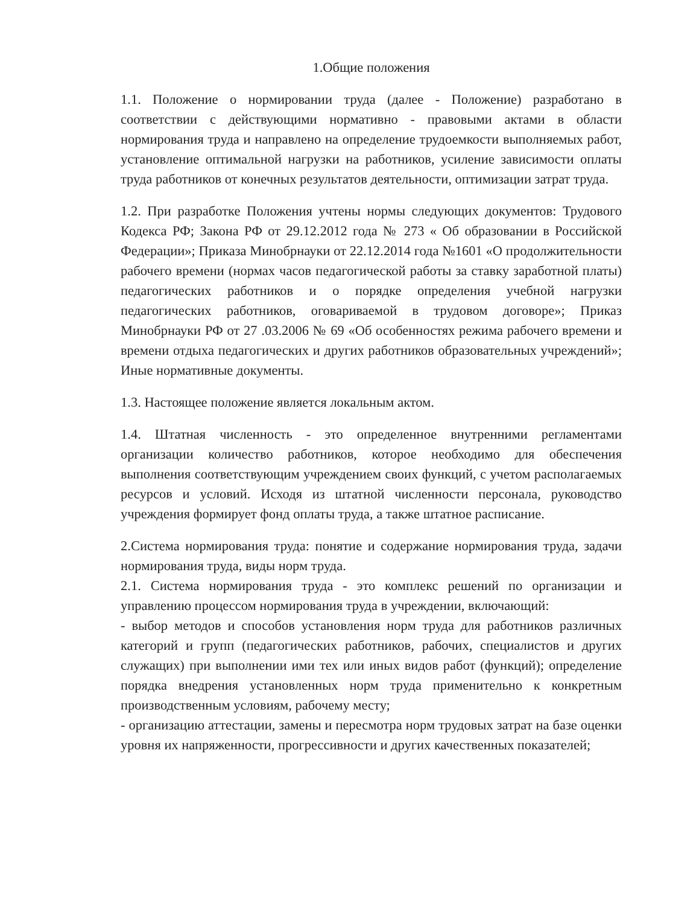1.Общие положения
1.1. Положение о нормировании труда (далее - Положение) разработано в соответствии с действующими нормативно - правовыми актами в области нормирования труда и направлено на определение трудоемкости выполняемых работ, установление оптимальной нагрузки на работников, усиление зависимости оплаты труда работников от конечных результатов деятельности, оптимизации затрат труда.
1.2. При разработке Положения учтены нормы следующих документов: Трудового Кодекса РФ; Закона РФ от 29.12.2012 года № 273 « Об образовании в Российской Федерации»; Приказа Минобрнауки от 22.12.2014 года №1601 «О продолжительности рабочего времени (нормах часов педагогической работы за ставку заработной платы) педагогических работников и о порядке определения учебной нагрузки педагогических работников, оговариваемой в трудовом договоре»; Приказ Минобрнауки РФ от 27 .03.2006 № 69 «Об особенностях режима рабочего времени и времени отдыха педагогических и других работников образовательных учреждений»; Иные нормативные документы.
1.3. Настоящее положение является локальным актом.
1.4. Штатная численность - это определенное внутренними регламентами организации количество работников, которое необходимо для обеспечения выполнения соответствующим учреждением своих функций, с учетом располагаемых ресурсов и условий. Исходя из штатной численности персонала, руководство учреждения формирует фонд оплаты труда, а также штатное расписание.
2.Система нормирования труда: понятие и содержание нормирования труда, задачи нормирования труда, виды норм труда.
2.1. Система нормирования труда - это комплекс решений по организации и управлению процессом нормирования труда в учреждении, включающий:
- выбор методов и способов установления норм труда для работников различных категорий и групп (педагогических работников, рабочих, специалистов и других служащих) при выполнении ими тех или иных видов работ (функций); определение порядка внедрения установленных норм труда применительно к конкретным производственным условиям, рабочему месту;
- организацию аттестации, замены и пересмотра норм трудовых затрат на базе оценки уровня их напряженности, прогрессивности и других качественных показателей;